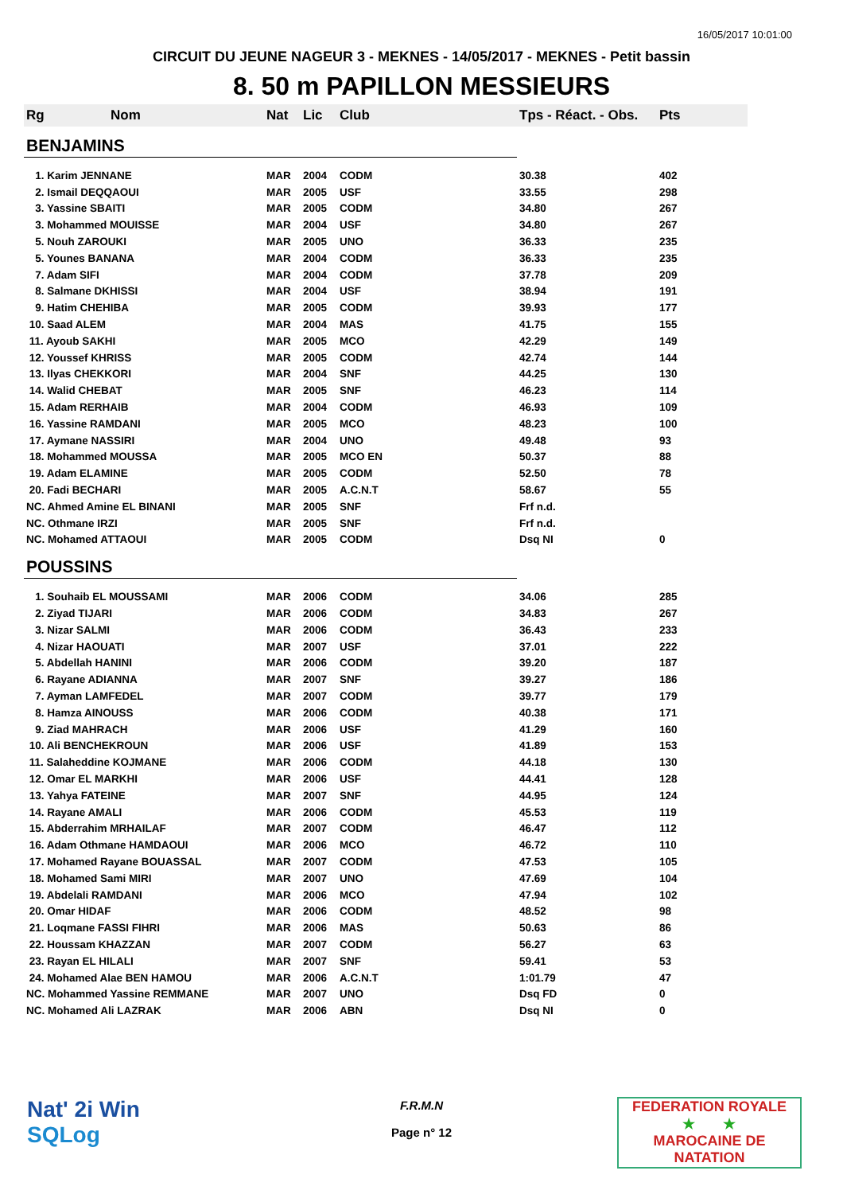16/05/2017 10:01:00
CIRCUIT DU JEUNE NAGEUR 3 - MEKNES - 14/05/2017 - MEKNES - Petit bassin
8. 50 m PAPILLON MESSIEURS
| Rg | Nom | Nat | Lic | Club | Tps - Réact. - Obs. | Pts |
| --- | --- | --- | --- | --- | --- | --- |
| BENJAMINS | | | | | | |
| 1. Karim JENNANE | | MAR | 2004 | CODM | 30.38 | 402 |
| 2. Ismail DEQQAOUI | | MAR | 2005 | USF | 33.55 | 298 |
| 3. Yassine SBAITI | | MAR | 2005 | CODM | 34.80 | 267 |
| 3. Mohammed MOUISSE | | MAR | 2004 | USF | 34.80 | 267 |
| 5. Nouh ZAROUKI | | MAR | 2005 | UNO | 36.33 | 235 |
| 5. Younes BANANA | | MAR | 2004 | CODM | 36.33 | 235 |
| 7. Adam SIFI | | MAR | 2004 | CODM | 37.78 | 209 |
| 8. Salmane DKHISSI | | MAR | 2004 | USF | 38.94 | 191 |
| 9. Hatim CHEHIBA | | MAR | 2005 | CODM | 39.93 | 177 |
| 10. Saad ALEM | | MAR | 2004 | MAS | 41.75 | 155 |
| 11. Ayoub SAKHI | | MAR | 2005 | MCO | 42.29 | 149 |
| 12. Youssef KHRISS | | MAR | 2005 | CODM | 42.74 | 144 |
| 13. Ilyas CHEKKORI | | MAR | 2004 | SNF | 44.25 | 130 |
| 14. Walid CHEBAT | | MAR | 2005 | SNF | 46.23 | 114 |
| 15. Adam RERHAIB | | MAR | 2004 | CODM | 46.93 | 109 |
| 16. Yassine RAMDANI | | MAR | 2005 | MCO | 48.23 | 100 |
| 17. Aymane NASSIRI | | MAR | 2004 | UNO | 49.48 | 93 |
| 18. Mohammed MOUSSA | | MAR | 2005 | MCO EN | 50.37 | 88 |
| 19. Adam ELAMINE | | MAR | 2005 | CODM | 52.50 | 78 |
| 20. Fadi BECHARI | | MAR | 2005 | A.C.N.T | 58.67 | 55 |
| NC. Ahmed Amine EL BINANI | | MAR | 2005 | SNF | Frf n.d. | |
| NC. Othmane IRZI | | MAR | 2005 | SNF | Frf n.d. | |
| NC. Mohamed ATTAOUI | | MAR | 2005 | CODM | Dsq NI | 0 |
| POUSSINS | | | | | | |
| 1. Souhaib EL MOUSSAMI | | MAR | 2006 | CODM | 34.06 | 285 |
| 2. Ziyad TIJARI | | MAR | 2006 | CODM | 34.83 | 267 |
| 3. Nizar SALMI | | MAR | 2006 | CODM | 36.43 | 233 |
| 4. Nizar HAOUATI | | MAR | 2007 | USF | 37.01 | 222 |
| 5. Abdellah HANINI | | MAR | 2006 | CODM | 39.20 | 187 |
| 6. Rayane ADIANNA | | MAR | 2007 | SNF | 39.27 | 186 |
| 7. Ayman LAMFEDEL | | MAR | 2007 | CODM | 39.77 | 179 |
| 8. Hamza AINOUSS | | MAR | 2006 | CODM | 40.38 | 171 |
| 9. Ziad MAHRACH | | MAR | 2006 | USF | 41.29 | 160 |
| 10. Ali BENCHEKROUN | | MAR | 2006 | USF | 41.89 | 153 |
| 11. Salaheddine KOJMANE | | MAR | 2006 | CODM | 44.18 | 130 |
| 12. Omar EL MARKHI | | MAR | 2006 | USF | 44.41 | 128 |
| 13. Yahya FATEINE | | MAR | 2007 | SNF | 44.95 | 124 |
| 14. Rayane AMALI | | MAR | 2006 | CODM | 45.53 | 119 |
| 15. Abderrahim MRHAILAF | | MAR | 2007 | CODM | 46.47 | 112 |
| 16. Adam Othmane HAMDAOUI | | MAR | 2006 | MCO | 46.72 | 110 |
| 17. Mohamed Rayane BOUASSAL | | MAR | 2007 | CODM | 47.53 | 105 |
| 18. Mohamed Sami MIRI | | MAR | 2007 | UNO | 47.69 | 104 |
| 19. Abdelali RAMDANI | | MAR | 2006 | MCO | 47.94 | 102 |
| 20. Omar HIDAF | | MAR | 2006 | CODM | 48.52 | 98 |
| 21. Loqmane FASSI FIHRI | | MAR | 2006 | MAS | 50.63 | 86 |
| 22. Houssam KHAZZAN | | MAR | 2007 | CODM | 56.27 | 63 |
| 23. Rayan EL HILALI | | MAR | 2007 | SNF | 59.41 | 53 |
| 24. Mohamed Alae BEN HAMOU | | MAR | 2006 | A.C.N.T | 1:01.79 | 47 |
| NC. Mohammed Yassine REMMANE | | MAR | 2007 | UNO | Dsq FD | 0 |
| NC. Mohamed Ali LAZRAK | | MAR | 2006 | ABN | Dsq NI | 0 |
Nat' 2i Win
SQLog
F.R.M.N
Page n° 12
FEDERATION ROYALE
★ ★
MAROCAINE DE NATATION